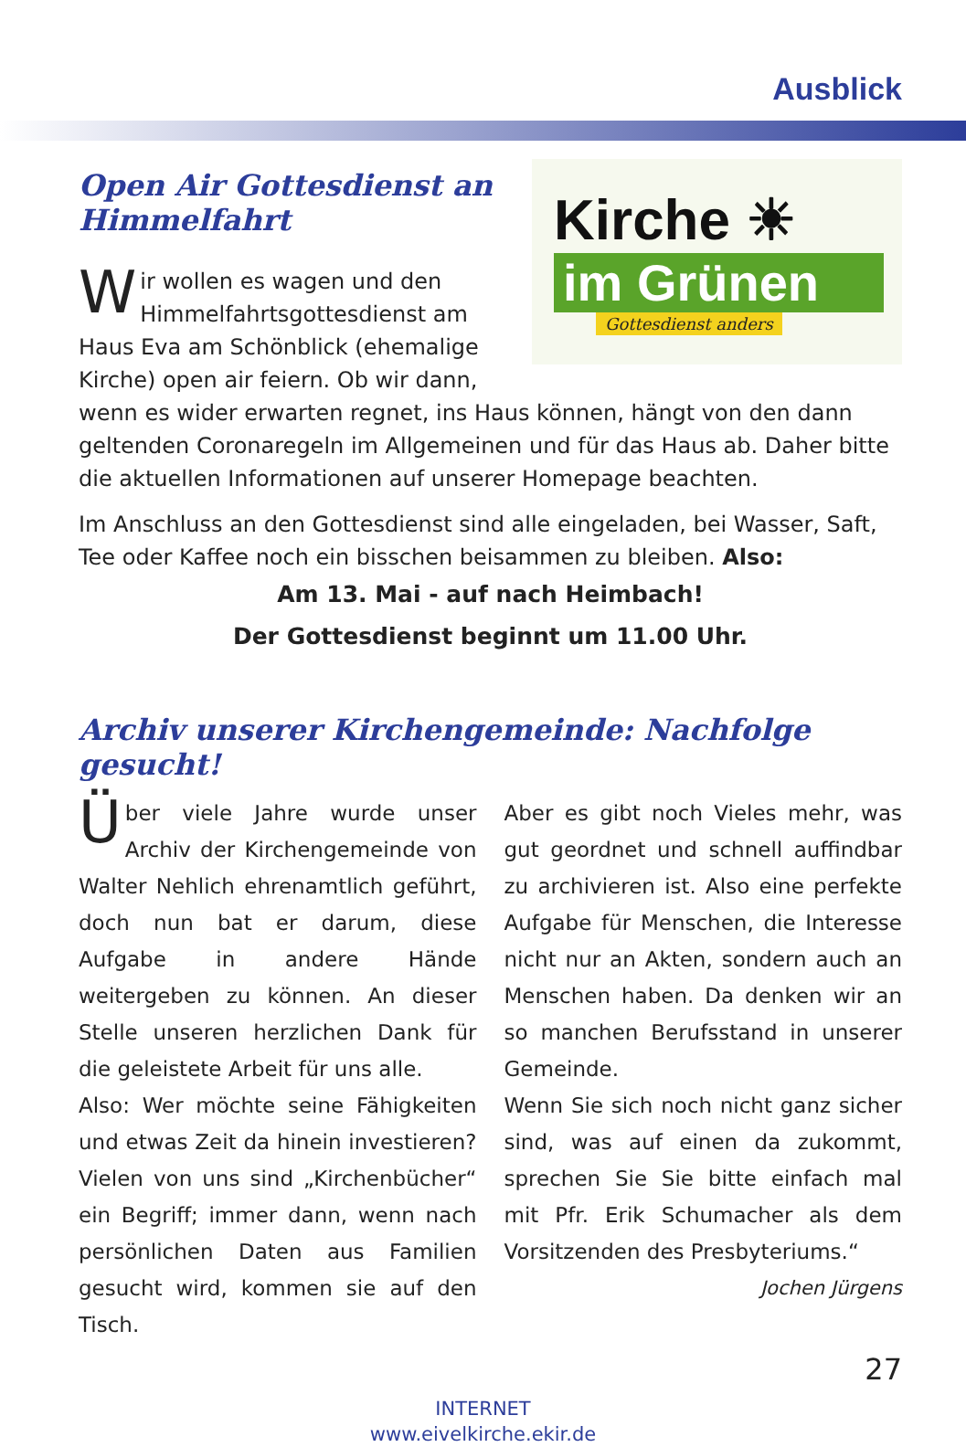Ausblick
Kirche ☀
im Grünen
Gottesdienst anders
Open Air Gottesdienst an Himmelfahrt
Wir wollen es wagen und den Himmelfahrtsgottesdienst am Haus Eva am Schönblick (ehemalige Kirche) open air feiern. Ob wir dann, wenn es wider erwarten regnet, ins Haus können, hängt von den dann geltenden Coronaregeln im Allgemeinen und für das Haus ab. Daher bitte die aktuellen Informationen auf unserer Homepage beachten.
Im Anschluss an den Gottesdienst sind alle eingeladen, bei Wasser, Saft, Tee oder Kaffee noch ein bisschen beisammen zu bleiben. Also:
Am 13. Mai - auf nach Heimbach!
Der Gottesdienst beginnt um 11.00 Uhr.
Archiv unserer Kirchengemeinde: Nachfolge gesucht!
Über viele Jahre wurde unser Archiv der Kirchengemeinde von Walter Nehlich ehrenamtlich geführt, doch nun bat er darum, diese Aufgabe in andere Hände weitergeben zu können. An dieser Stelle unseren herzlichen Dank für die geleistete Arbeit für uns alle.
Also: Wer möchte seine Fähigkeiten und etwas Zeit da hinein investieren? Vielen von uns sind „Kirchenbücher“ ein Begriff; immer dann, wenn nach persönlichen Daten aus Familien gesucht wird, kommen sie auf den Tisch.
Aber es gibt noch Vieles mehr, was gut geordnet und schnell auffindbar zu archivieren ist. Also eine perfekte Aufgabe für Menschen, die Interesse nicht nur an Akten, sondern auch an Menschen haben. Da denken wir an so manchen Berufsstand in unserer Gemeinde.
Wenn Sie sich noch nicht ganz sicher sind, was auf einen da zukommt, sprechen Sie Sie bitte einfach mal mit Pfr. Erik Schumacher als dem Vorsitzenden des Presbyteriums.“
Jochen Jürgens
27
INTERNET
www.eivelkirche.ekir.de